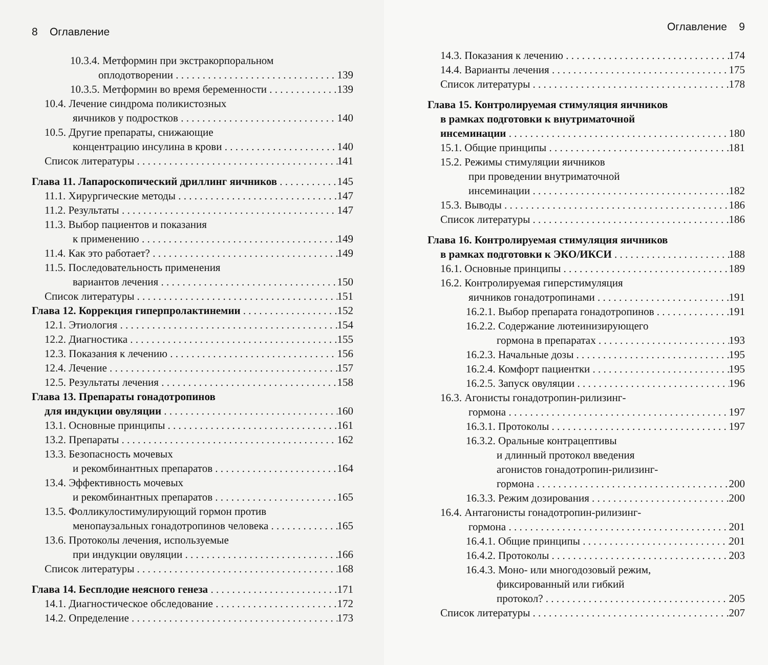8 Оглавление
10.3.4. Метформин при экстракорпоральном
оплодотворении 139
10.3.5. Метформин во время беременности 139
10.4. Лечение синдрома поликистозных
яичников у подростков 140
10.5. Другие препараты, снижающие
концентрацию инсулина в крови 140
Список литературы 141
Глава 11. Лапароскопический дриллинг яичников 145
11.1. Хирургические методы 147
11.2. Результаты 147
11.3. Выбор пациентов и показания
к применению 149
11.4. Как это работает? 149
11.5. Последовательность применения
вариантов лечения 150
Список литературы 151
Глава 12. Коррекция гиперпролактинемии 152
12.1. Этиология 154
12.2. Диагностика 155
12.3. Показания к лечению 156
12.4. Лечение 157
12.5. Результаты лечения 158
Глава 13. Препараты гонадотропинов
для индукции овуляции 160
13.1. Основные принципы 161
13.2. Препараты 162
13.3. Безопасность мочевых
и рекомбинантных препаратов 164
13.4. Эффективность мочевых
и рекомбинантных препаратов 165
13.5. Фолликулостимулирующий гормон против
менопаузальных гонадотропинов человека 165
13.6. Протоколы лечения, используемые
при индукции овуляции 166
Список литературы 168
Глава 14. Бесплодие неясного генеза 171
14.1. Диагностическое обследование 172
14.2. Определение 173
Оглавление 9
14.3. Показания к лечению 174
14.4. Варианты лечения 175
Список литературы 178
Глава 15. Контролируемая стимуляция яичников
в рамках подготовки к внутриматочной
инсеминации 180
15.1. Общие принципы 181
15.2. Режимы стимуляции яичников
при проведении внутриматочной
инсеминации 182
15.3. Выводы 186
Список литературы 186
Глава 16. Контролируемая стимуляция яичников
в рамках подготовки к ЭКО/ИКСИ 188
16.1. Основные принципы 189
16.2. Контролируемая гиперстимуляция
яичников гонадотропинами 191
16.2.1. Выбор препарата гонадотропинов 191
16.2.2. Содержание лютеинизирующего
гормона в препаратах 193
16.2.3. Начальные дозы 195
16.2.4. Комфорт пациентки 195
16.2.5. Запуск овуляции 196
16.3. Агонисты гонадотропин-рилизинг-
гормона 197
16.3.1. Протоколы 197
16.3.2. Оральные контрацептивы
и длинный протокол введения
агонистов гонадотропин-рилизинг-
гормона 200
16.3.3. Режим дозирования 200
16.4. Антагонисты гонадотропин-рилизинг-
гормона 201
16.4.1. Общие принципы 201
16.4.2. Протоколы 203
16.4.3. Моно- или многодозовый режим,
фиксированный или гибкий
протокол? 205
Список литературы 207